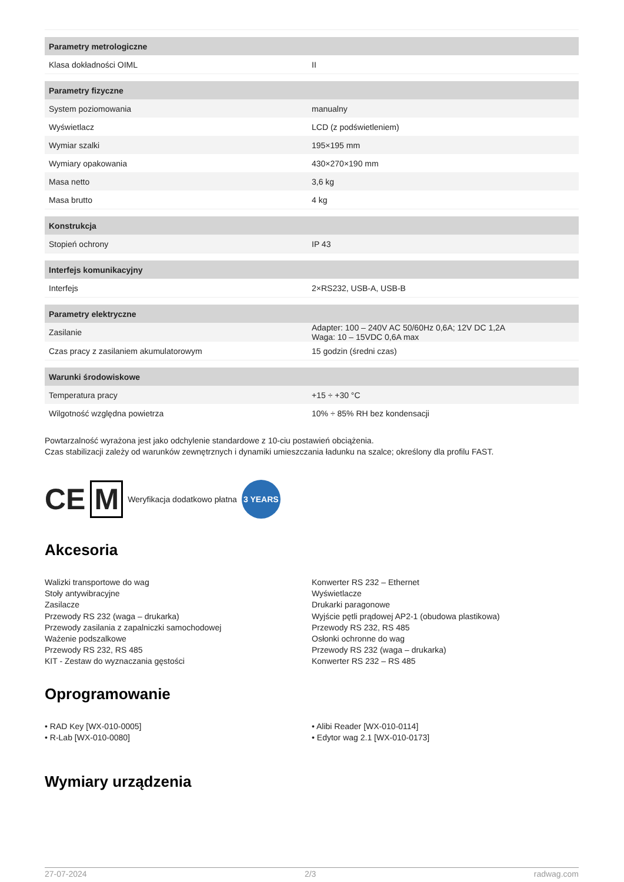| Parametry metrologiczne | |
| --- | --- |
| Klasa dokładności OIML | II |
| Parametry fizyczne | |
| System poziomowania | manualny |
| Wyświetlacz | LCD (z podświetleniem) |
| Wymiar szalki | 195×195 mm |
| Wymiary opakowania | 430×270×190 mm |
| Masa netto | 3,6 kg |
| Masa brutto | 4 kg |
| Konstrukcja | |
| Stopień ochrony | IP 43 |
| Interfejs komunikacyjny | |
| Interfejs | 2×RS232, USB-A, USB-B |
| Parametry elektryczne | |
| Zasilanie | Adapter: 100 – 240V AC 50/60Hz 0,6A; 12V DC 1,2A Waga: 10 – 15VDC 0,6A max |
| Czas pracy z zasilaniem akumulatorowym | 15 godzin (średni czas) |
| Warunki środowiskowe | |
| Temperatura pracy | +15 ÷ +30 °C |
| Wilgotność względna powietrza | 10% ÷ 85% RH bez kondensacji |
Powtarzalność wyrażona jest jako odchylenie standardowe z 10-ciu postawień obciążenia.
Czas stabilizacji zależy od warunków zewnętrznych i dynamiki umieszczania ładunku na szalce; określony dla profilu FAST.
CE M Weryfikacja dodatkowo płatna 3 YEARS
Akcesoria
Walizki transportowe do wag
Stoły antywibracyjne
Zasilacze
Przewody RS 232 (waga – drukarka)
Przewody zasilania z zapalniczki samochodowej
Ważenie podszalkowe
Przewody RS 232, RS 485
KIT - Zestaw do wyznaczania gęstości
Konwerter RS 232 – Ethernet
Wyświetlacze
Drukarki paragonowe
Wyjście pętli prądowej AP2-1 (obudowa plastikowa)
Przewody RS 232, RS 485
Osłonki ochronne do wag
Przewody RS 232 (waga – drukarka)
Konwerter RS 232 – RS 485
Oprogramowanie
• RAD Key [WX-010-0005]
• R-Lab [WX-010-0080]
• Alibi Reader [WX-010-0114]
• Edytor wag 2.1 [WX-010-0173]
Wymiary urządzenia
27-07-2024 2/3 radwag.com